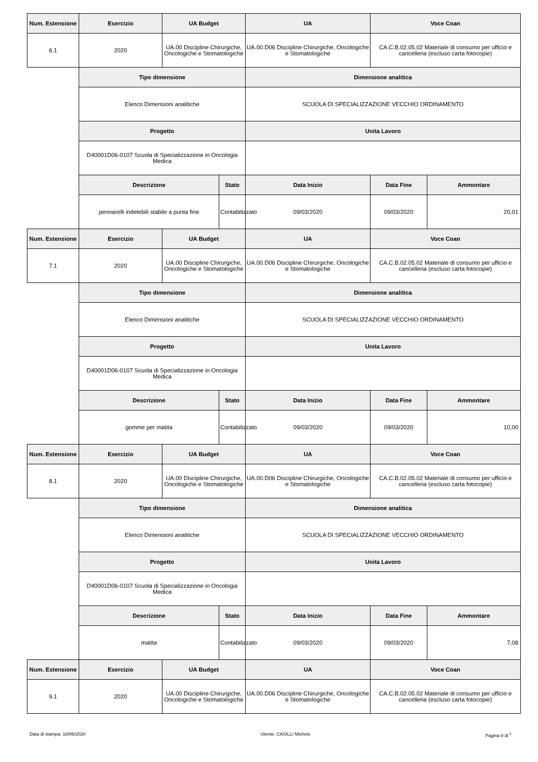| Num. Estensione | Esercizio | UA Budget | | UA | Voce Coan | |
| --- | --- | --- | --- | --- | --- | --- |
| 6.1 | 2020 | UA.00 Discipline Chirurgiche, Oncologiche e Stomatologiche | | UA.00.D06 Discipline Chirurgiche, Oncologiche e Stomatologiche | CA.C.B.02.05.02 Materiale di consumo per ufficio e cancelleria (escluso carta fotocopie) | |
| | Tipo dimensione | | | Dimensione analitica | | |
| | Elenco Dimensioni analitiche | | | SCUOLA DI SPECIALIZZAZIONE VECCHIO ORDINAMENTO | | |
| | Progetto | | | Unita Lavoro | | |
| | D40001D06-0107 Scuola di Specializzazione in Oncologia Medica | | | | | |
| | Descrizione | | Stato | Data Inizio | Data Fine | Ammontare |
| | pennarelli indelebili stabilo a punta fine | | Contabilizzato | 09/03/2020 | 09/03/2020 | 20,01 |
| Num. Estensione | Esercizio | UA Budget | | UA | Voce Coan | |
| 7.1 | 2020 | UA.00 Discipline Chirurgiche, Oncologiche e Stomatologiche | | UA.00.D06 Discipline Chirurgiche, Oncologiche e Stomatologiche | CA.C.B.02.05.02 Materiale di consumo per ufficio e cancelleria (escluso carta fotocopie) | |
| | Tipo dimensione | | | Dimensione analitica | | |
| | Elenco Dimensioni analitiche | | | SCUOLA DI SPECIALIZZAZIONE VECCHIO ORDINAMENTO | | |
| | Progetto | | | Unita Lavoro | | |
| | D40001D06-0107 Scuola di Specializzazione in Oncologia Medica | | | | | |
| | Descrizione | | Stato | Data Inizio | Data Fine | Ammontare |
| | gomme per matita | | Contabilizzato | 09/03/2020 | 09/03/2020 | 10,00 |
| Num. Estensione | Esercizio | UA Budget | | UA | Voce Coan | |
| 8.1 | 2020 | UA.00 Discipline Chirurgiche, Oncologiche e Stomatologiche | | UA.00.D06 Discipline Chirurgiche, Oncologiche e Stomatologiche | CA.C.B.02.05.02 Materiale di consumo per ufficio e cancelleria (escluso carta fotocopie) | |
| | Tipo dimensione | | | Dimensione analitica | | |
| | Elenco Dimensioni analitiche | | | SCUOLA DI SPECIALIZZAZIONE VECCHIO ORDINAMENTO | | |
| | Progetto | | | Unita Lavoro | | |
| | D40001D06-0107 Scuola di Specializzazione in Oncologia Medica | | | | | |
| | Descrizione | | Stato | Data Inizio | Data Fine | Ammontare |
| | matita | | Contabilizzato | 09/03/2020 | 09/03/2020 | 7,08 |
| Num. Estensione | Esercizio | UA Budget | | UA | Voce Coan | |
| 9.1 | 2020 | UA.00 Discipline Chirurgiche, Oncologiche e Stomatologiche | | UA.00.D06 Discipline Chirurgiche, Oncologiche e Stomatologiche | CA.C.B.02.05.02 Materiale di consumo per ufficio e cancelleria (escluso carta fotocopie) | |
Data di stampa: 18/06/2020 Utente: CASILLI Michele Pagina 9 di <sup>1</sup>